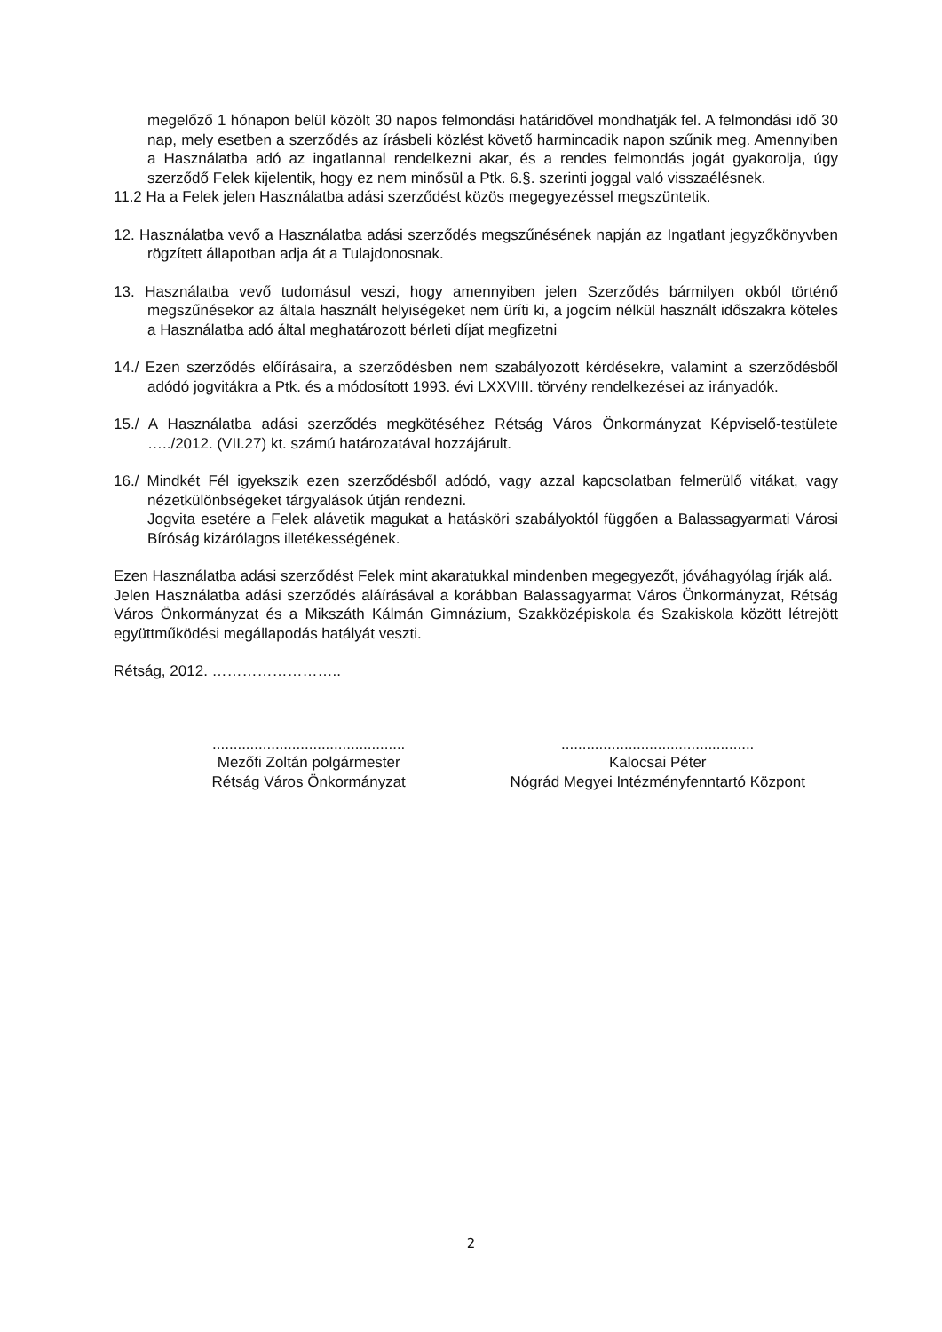megelőző 1 hónapon belül közölt 30 napos felmondási határidővel mondhatják fel. A felmondási idő 30 nap, mely esetben a szerződés az írásbeli közlést követő harmincadik napon szűnik meg. Amennyiben a Használatba adó az ingatlannal rendelkezni akar, és a rendes felmondás jogát gyakorolja, úgy szerződő Felek kijelentik, hogy ez nem minősül a Ptk. 6.§. szerinti joggal való visszaélésnek.
11.2 Ha a Felek jelen Használatba adási szerződést közös megegyezéssel megszüntetik.
12. Használatba vevő a Használatba adási szerződés megszűnésének napján az Ingatlant jegyzőkönyvben rögzített állapotban adja át a Tulajdonosnak.
13. Használatba vevő tudomásul veszi, hogy amennyiben jelen Szerződés bármilyen okból történő megszűnésekor az általa használt helyiségeket nem üríti ki, a jogcím nélkül használt időszakra köteles a Használatba adó által meghatározott bérleti díjat megfizetni
14./ Ezen szerződés előírásaira, a szerződésben nem szabályozott kérdésekre, valamint a szerződésből adódó jogvitákra a Ptk. és a módosított 1993. évi LXXVIII. törvény rendelkezései az irányadók.
15./ A Használatba adási szerződés megkötéséhez Rétság Város Önkormányzat Képviselő-testülete …../2012. (VII.27) kt. számú határozatával hozzájárult.
16./ Mindkét Fél igyekszik ezen szerződésből adódó, vagy azzal kapcsolatban felmerülő vitákat, vagy nézetkülönbségeket tárgyalások útján rendezni.
Jogvita esetére a Felek alávetik magukat a hatásköri szabályoktól függően a Balassagyarmati Városi Bíróság kizárólagos illetékességének.
Ezen Használatba adási szerződést Felek mint akaratukkal mindenben megegyezőt, jóváhagyólag írják alá.
Jelen Használatba adási szerződés aláírásával a korábban Balassagyarmat Város Önkormányzat, Rétság Város Önkormányzat és a Mikszáth Kálmán Gimnázium, Szakközépiskola és Szakiskola között létrejött együttműködési megállapodás hatályát veszti.
Rétság, 2012. ……………………..
..............................................
Mezőfi Zoltán polgármester
Rétság Város Önkormányzat
..............................................
Kalocsai Péter
Nógrád Megyei Intézményfenntartó Központ
2